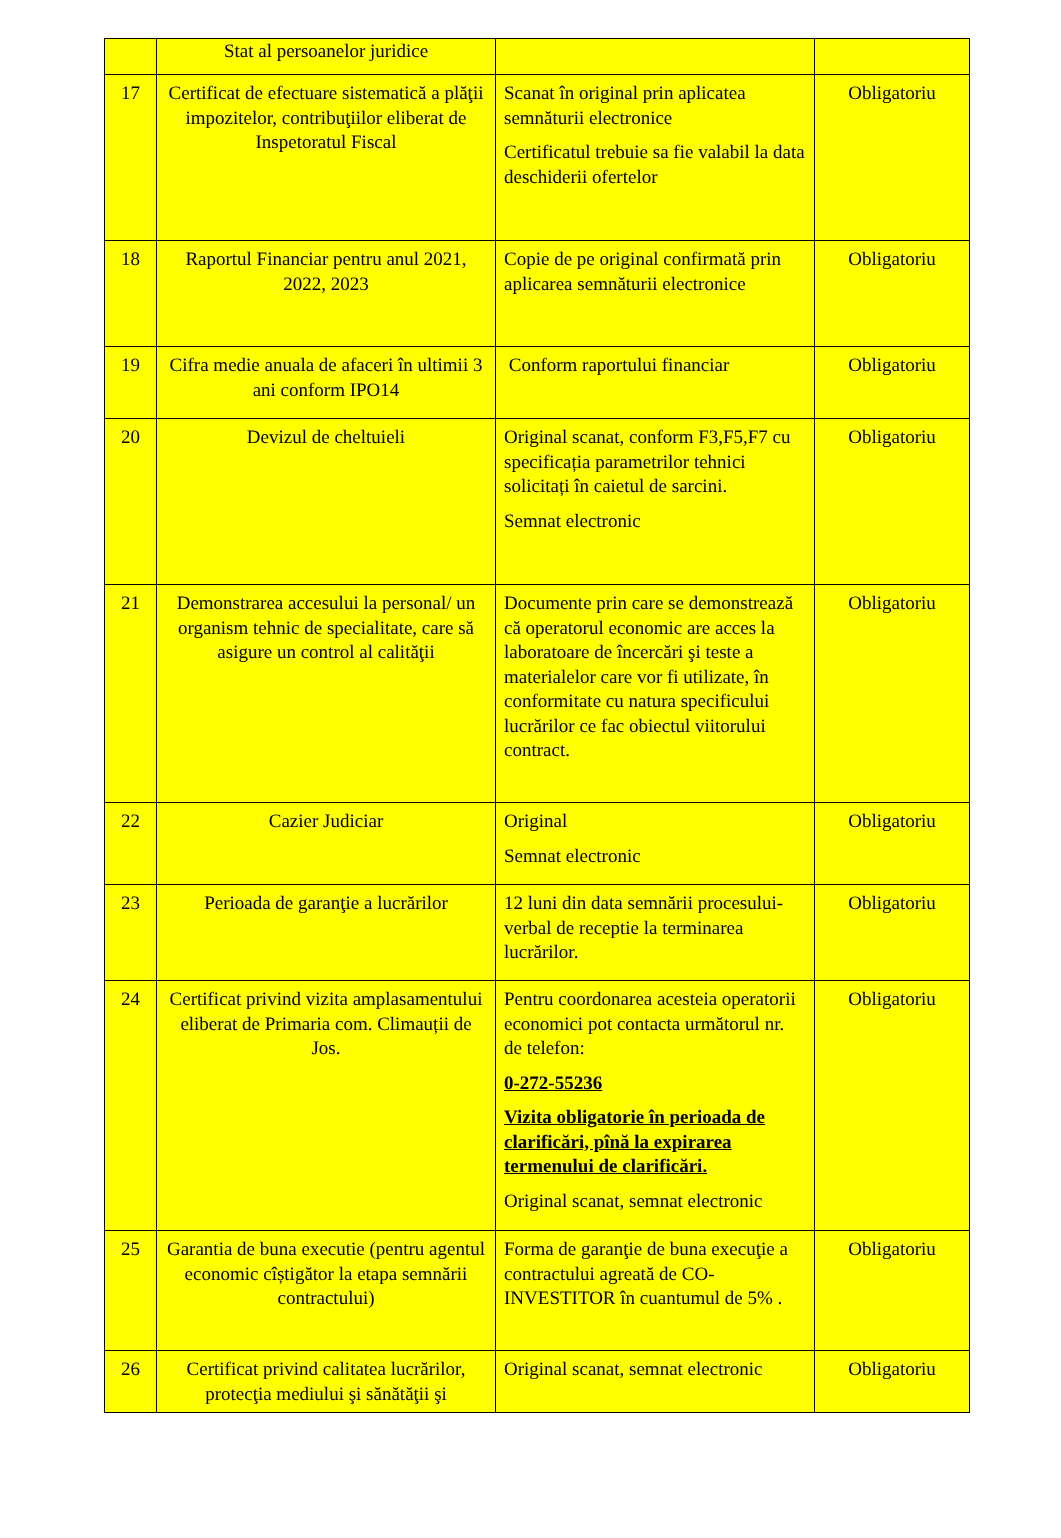| | Stat al persoanelor juridice | | |
| 17 | Certificat de efectuare sistematică a plăţii impozitelor, contribuţiilor eliberat de Inspetoratul Fiscal | Scanat în original prin aplicatea semnăturii electronice Certificatul trebuie sa fie valabil la data deschiderii ofertelor | Obligatoriu |
| 18 | Raportul Financiar pentru anul 2021, 2022, 2023 | Copie de pe original confirmată prin aplicarea semnăturii electronice | Obligatoriu |
| 19 | Cifra medie anuala de afaceri în ultimii 3 ani conform IPO14 | Conform raportului financiar | Obligatoriu |
| 20 | Devizul de cheltuieli | Original scanat, conform F3,F5,F7 cu specificația parametrilor tehnici solicitați în caietul de sarcini. Semnat electronic | Obligatoriu |
| 21 | Demonstrarea accesului la personal/ un organism tehnic de specialitate, care să asigure un control al calităţii | Documente prin care se demonstrează că operatorul economic are acces la laboratoare de încercări şi teste a materialelor care vor fi utilizate, în conformitate cu natura specificului lucrărilor ce fac obiectul viitorului contract. | Obligatoriu |
| 22 | Cazier Judiciar | Original Semnat electronic | Obligatoriu |
| 23 | Perioada de garanţie a lucrărilor | 12 luni din data semnării procesului-verbal de receptie la terminarea lucrărilor. | Obligatoriu |
| 24 | Certificat privind vizita amplasamentului eliberat de Primaria com. Climauții de Jos. | Pentru coordonarea acesteia operatorii economici pot contacta următorul nr. de telefon: 0-272-55236 Vizita obligatorie în perioada de clarificări, pînă la expirarea termenului de clarificări. Original scanat, semnat electronic | Obligatoriu |
| 25 | Garantia de buna executie (pentru agentul economic cîștigător la etapa semnării contractului) | Forma de garanţie de buna execuţie a contractului agreată de CO-INVESTITOR în cuantumul de 5% . | Obligatoriu |
| 26 | Certificat privind calitatea lucrărilor, protecţia mediului şi sănătăţii şi | Original scanat, semnat electronic | Obligatoriu |